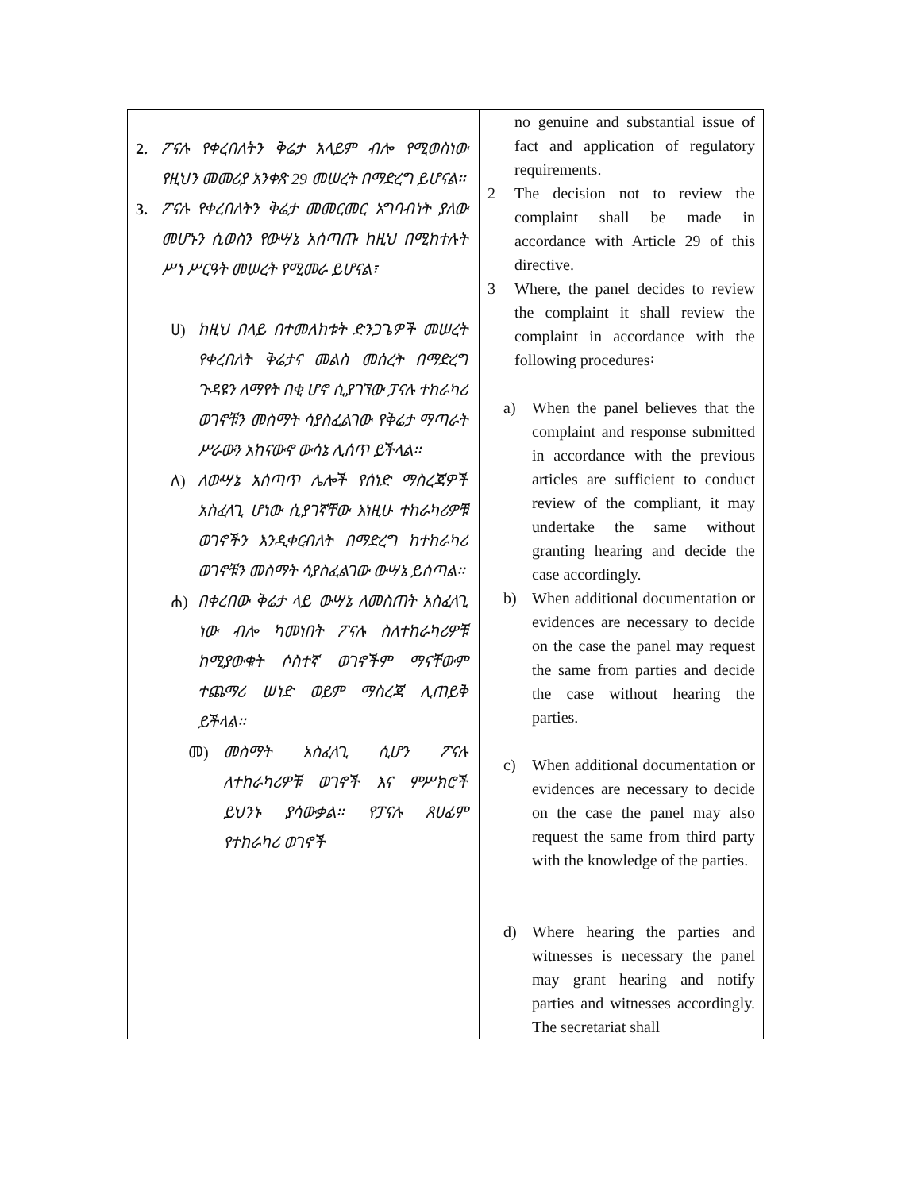| 2. ፖናሉ የቀረበለትን ቅሬታ አላይም ብሎ የሚወስነው የዚህን መመሪያ አንቀጽ 29 መሠረት በማድረግ ይሆናል፡፡ 3. ፖናሉ የቀረበለትን ቅሬታ መመርመር አግባብነት ያለው መሆኑን ሲወስን የውሣኔ አሰጣጡ ከዚህ በሚከተሉት ሥነ ሥርዓት መሠረት የሚመራ ይሆናል፣ ሀ) ከዚህ በላይ በተመለከቱት ድንጋጌዎች መሠረት የቀረበለት ቅሬታና መልስ መሰረት በማድረግ ጉዳዩን ለማየት በቂ ሆኖ ሲያገኘው ፓናሉ ተከራካሪ ወገኖቹን መስማት ሳያስፈልገው የቅሬታ ማጣራት ሥራውን አከናውኖ ውሳኔ ሊሰጥ ይችላል፡፡ ለ) ለውሣኔ አሰጣጥ ሌሎች የሰነድ ማስረጃዎች አስፈላጊ ሆነው ሲያገኛቸው እነዚሁ ተከራካሪዎቹ ወገኖችን እንዲቀርብለት በማድረግ ከተከራካሪ ወገኖቹን መስማት ሳያስፈልገው ውሣኔ ይሰጣል፡፡ ሐ) በቀረበው ቅሬታ ላይ ውሣኔ ለመስጠት አስፈላጊ ነው ብሎ ካመነበት ፖናሉ ስለተከራካሪዎቹ ከሚያውቁት ሶስተኛ ወገኖችም ማናቸውም ተጨማሪ ሠነድ ወይም ማስረጃ ሊጠይቅ ይችላል፡፡ መ) መስማት አስፈላጊ ሲሆን ፖናሉ ለተከራካሪዎቹ ወገኖች እና ምሥክሮች ይህንኑ ያሳውቃል፡፡ የፓናሉ ጸሀፊም የተከራካሪ ወገኖች | no genuine and substantial issue of fact and application of regulatory requirements. 2 The decision not to review the complaint shall be made in accordance with Article 29 of this directive. 3 Where, the panel decides to review the complaint it shall review the complaint in accordance with the following procedures፡ a) When the panel believes that the complaint and response submitted in accordance with the previous articles are sufficient to conduct review of the compliant, it may undertake the same without granting hearing and decide the case accordingly. b) When additional documentation or evidences are necessary to decide on the case the panel may request the same from parties and decide the case without hearing the parties. c) When additional documentation or evidences are necessary to decide on the case the panel may also request the same from third party with the knowledge of the parties. d) Where hearing the parties and witnesses is necessary the panel may grant hearing and notify parties and witnesses accordingly. The secretariat shall |